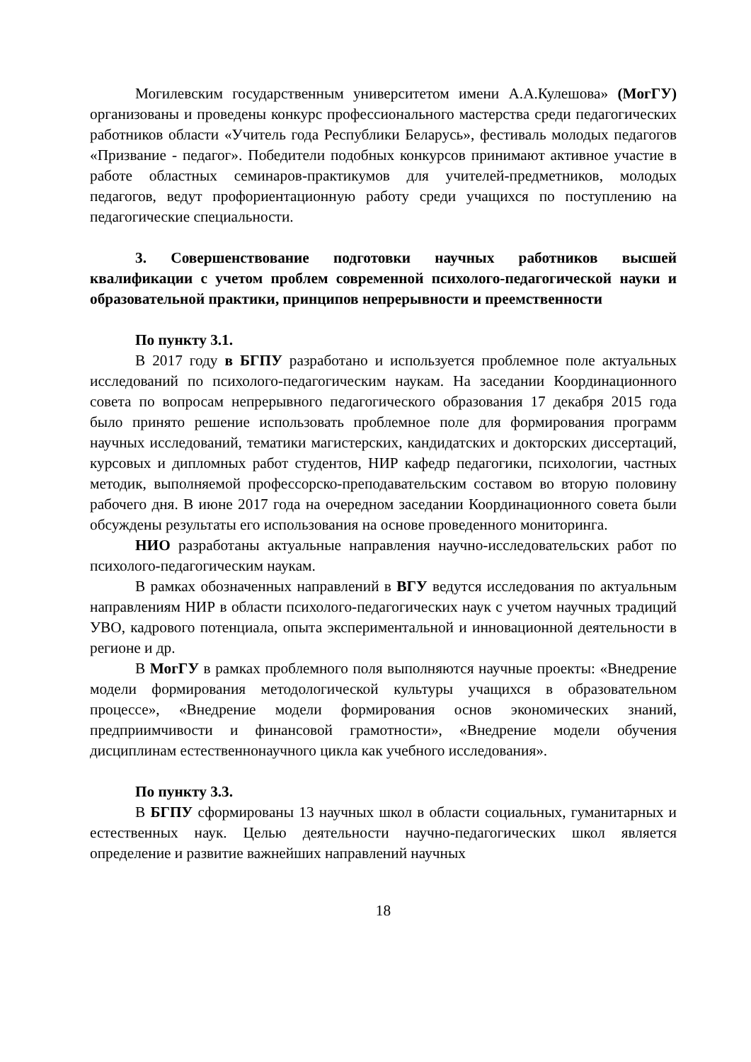Могилевским государственным университетом имени А.А.Кулешова» (МогГУ) организованы и проведены конкурс профессионального мастерства среди педагогических работников области «Учитель года Республики Беларусь», фестиваль молодых педагогов «Призвание - педагог». Победители подобных конкурсов принимают активное участие в работе областных семинаров-практикумов для учителей-предметников, молодых педагогов, ведут профориентационную работу среди учащихся по поступлению на педагогические специальности.
3. Совершенствование подготовки научных работников высшей квалификации с учетом проблем современной психолого-педагогической науки и образовательной практики, принципов непрерывности и преемственности
По пункту 3.1.
В 2017 году в БГПУ разработано и используется проблемное поле актуальных исследований по психолого-педагогическим наукам. На заседании Координационного совета по вопросам непрерывного педагогического образования 17 декабря 2015 года было принято решение использовать проблемное поле для формирования программ научных исследований, тематики магистерских, кандидатских и докторских диссертаций, курсовых и дипломных работ студентов, НИР кафедр педагогики, психологии, частных методик, выполняемой профессорско-преподавательским составом во вторую половину рабочего дня. В июне 2017 года на очередном заседании Координационного совета были обсуждены результаты его использования на основе проведенного мониторинга.
НИО разработаны актуальные направления научно-исследовательских работ по психолого-педагогическим наукам.
В рамках обозначенных направлений в ВГУ ведутся исследования по актуальным направлениям НИР в области психолого-педагогических наук с учетом научных традиций УВО, кадрового потенциала, опыта экспериментальной и инновационной деятельности в регионе и др.
В МогГУ в рамках проблемного поля выполняются научные проекты: «Внедрение модели формирования методологической культуры учащихся в образовательном процессе», «Внедрение модели формирования основ экономических знаний, предприимчивости и финансовой грамотности», «Внедрение модели обучения дисциплинам естественнонаучного цикла как учебного исследования».
По пункту 3.3.
В БГПУ сформированы 13 научных школ в области социальных, гуманитарных и естественных наук. Целью деятельности научно-педагогических школ является определение и развитие важнейших направлений научных
18